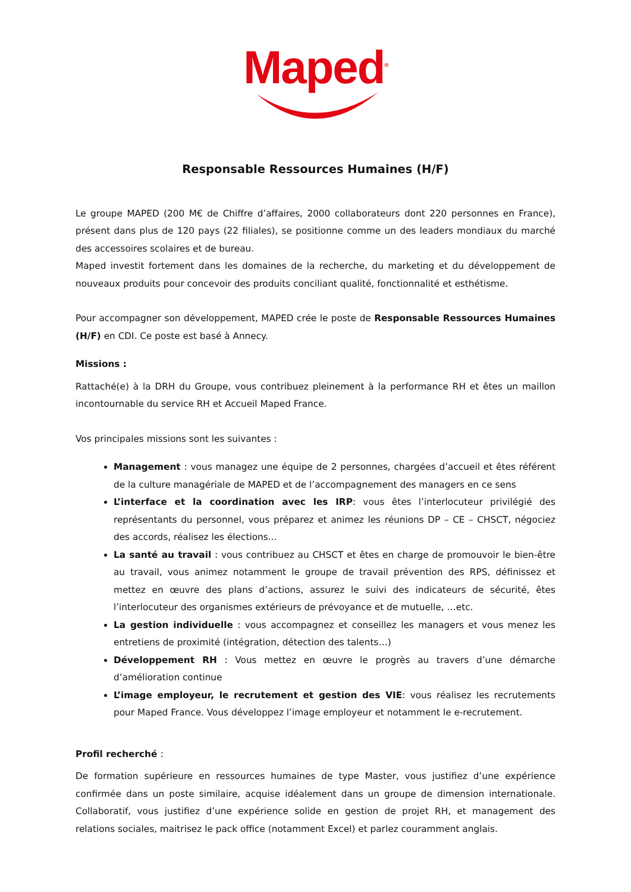Maped<sup>®</sup>
Responsable Ressources Humaines (H/F)
Le groupe MAPED (200 M€ de Chiffre d’affaires, 2000 collaborateurs dont 220 personnes en France), présent dans plus de 120 pays (22 filiales), se positionne comme un des leaders mondiaux du marché des accessoires scolaires et de bureau.
Maped investit fortement dans les domaines de la recherche, du marketing et du développement de nouveaux produits pour concevoir des produits conciliant qualité, fonctionnalité et esthétisme.
Pour accompagner son développement, MAPED crée le poste de Responsable Ressources Humaines (H/F) en CDI. Ce poste est basé à Annecy.
Missions :
Rattaché(e) à la DRH du Groupe, vous contribuez pleinement à la performance RH et êtes un maillon incontournable du service RH et Accueil Maped France.
Vos principales missions sont les suivantes :
Management : vous managez une équipe de 2 personnes, chargées d’accueil et êtes référent de la culture managériale de MAPED et de l’accompagnement des managers en ce sens
L’interface et la coordination avec les IRP: vous êtes l’interlocuteur privilégié des représentants du personnel, vous préparez et animez les réunions DP – CE – CHSCT, négociez des accords, réalisez les élections...
La santé au travail : vous contribuez au CHSCT et êtes en charge de promouvoir le bien-être au travail, vous animez notamment le groupe de travail prévention des RPS, définissez et mettez en œuvre des plans d’actions, assurez le suivi des indicateurs de sécurité, êtes l’interlocuteur des organismes extérieurs de prévoyance et de mutuelle, …etc.
La gestion individuelle : vous accompagnez et conseillez les managers et vous menez les entretiens de proximité (intégration, détection des talents…)
Développement RH : Vous mettez en œuvre le progrès au travers d’une démarche d’amélioration continue
L’image employeur, le recrutement et gestion des VIE: vous réalisez les recrutements pour Maped France. Vous développez l’image employeur et notamment le e-recrutement.
Profil recherché :
De formation supérieure en ressources humaines de type Master, vous justifiez d’une expérience confirmée dans un poste similaire, acquise idéalement dans un groupe de dimension internationale. Collaboratif, vous justifiez d’une expérience solide en gestion de projet RH, et management des relations sociales, maitrisez le pack office (notamment Excel) et parlez couramment anglais.